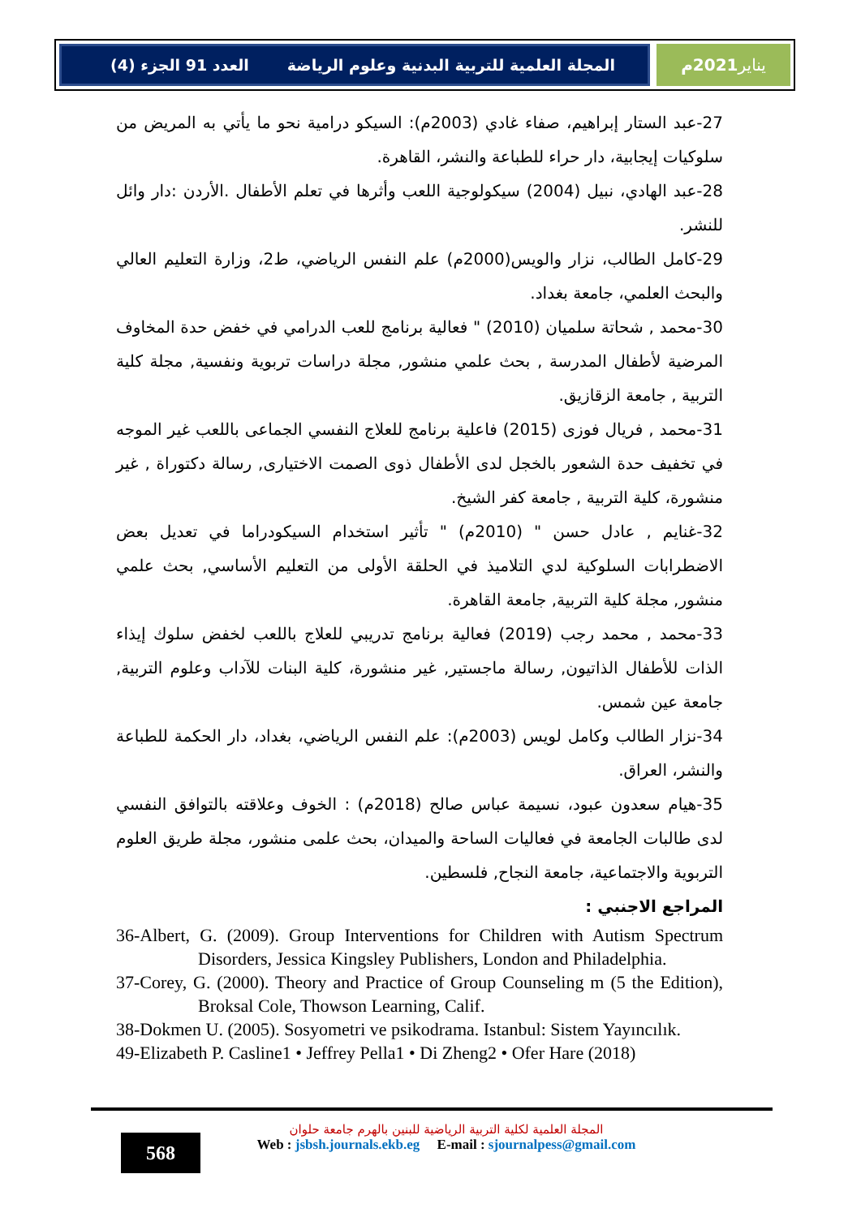المجلة العلمية للتربية البدنية وعلوم الرياضة العدد 91 الجزء (4)
يناير 2021م
27-عبد الستار إبراهيم، صفاء غادي (2003م): السيكو درامية نحو ما يأتي به المريض من سلوكيات إيجابية، دار حراء للطباعة والنشر، القاهرة.
28-عبد الهادي، نبيل (2004) سيكولوجية اللعب وأثرها في تعلم الأطفال .الأردن :دار وائل للنشر.
29-كامل الطالب، نزار والويس(2000م) علم النفس الرياضي، ط2، وزارة التعليم العالي والبحث العلمي، جامعة بغداد.
30-محمد , شحاتة سلميان (2010) " فعالية برنامج للعب الدرامي في خفض حدة المخاوف المرضية لأطفال المدرسة , بحث علمي منشور, مجلة دراسات تربوية ونفسية, مجلة كلية التربية , جامعة الزقازيق.
31-محمد , فريال فوزى (2015) فاعلية برنامج للعلاج النفسي الجماعى باللعب غير الموجه في تخفيف حدة الشعور بالخجل لدى الأطفال ذوى الصمت الاختيارى, رسالة دكتوراة , غير منشورة، كلية التربية , جامعة كفر الشيخ.
32-غنايم , عادل حسن " (2010م) " تأثير استخدام السيكودراما في تعديل بعض الاضطرابات السلوكية لدي التلاميذ في الحلقة الأولى من التعليم الأساسي, بحث علمي منشور, مجلة كلية التربية, جامعة القاهرة.
33-محمد , محمد رجب (2019) فعالية برنامج تدريبي للعلاج باللعب لخفض سلوك إيذاء الذات للأطفال الذاتيون, رسالة ماجستير, غير منشورة، كلية البنات للآداب وعلوم التربية, جامعة عين شمس.
34-نزار الطالب وكامل لويس (2003م): علم النفس الرياضي، بغداد، دار الحكمة للطباعة والنشر، العراق.
35-هيام سعدون عبود، نسيمة عباس صالح (2018م) : الخوف وعلاقته بالتوافق النفسي لدى طالبات الجامعة في فعاليات الساحة والميدان، بحث علمى منشور، مجلة طريق العلوم التربوية والاجتماعية، جامعة النجاح, فلسطين.
المراجع الاجنبي :
36-Albert, G. (2009). Group Interventions for Children with Autism Spectrum Disorders, Jessica Kingsley Publishers, London and Philadelphia.
37-Corey, G. (2000). Theory and Practice of Group Counseling m (5 the Edition), Broksal Cole, Thowson Learning, Calif.
38-Dokmen U. (2005). Sosyometri ve psikodrama. Istanbul: Sistem Yayıncılık.
49-Elizabeth P. Casline1 • Jeffrey Pella1 • Di Zheng2 • Ofer Hare (2018)
568
المجلة العلمية لكلية التربية الرياضية للبنين بالهرم جامعة حلوان
Web : jsbsh.journals.ekb.eg E-mail : sjournalpess@gmail.com